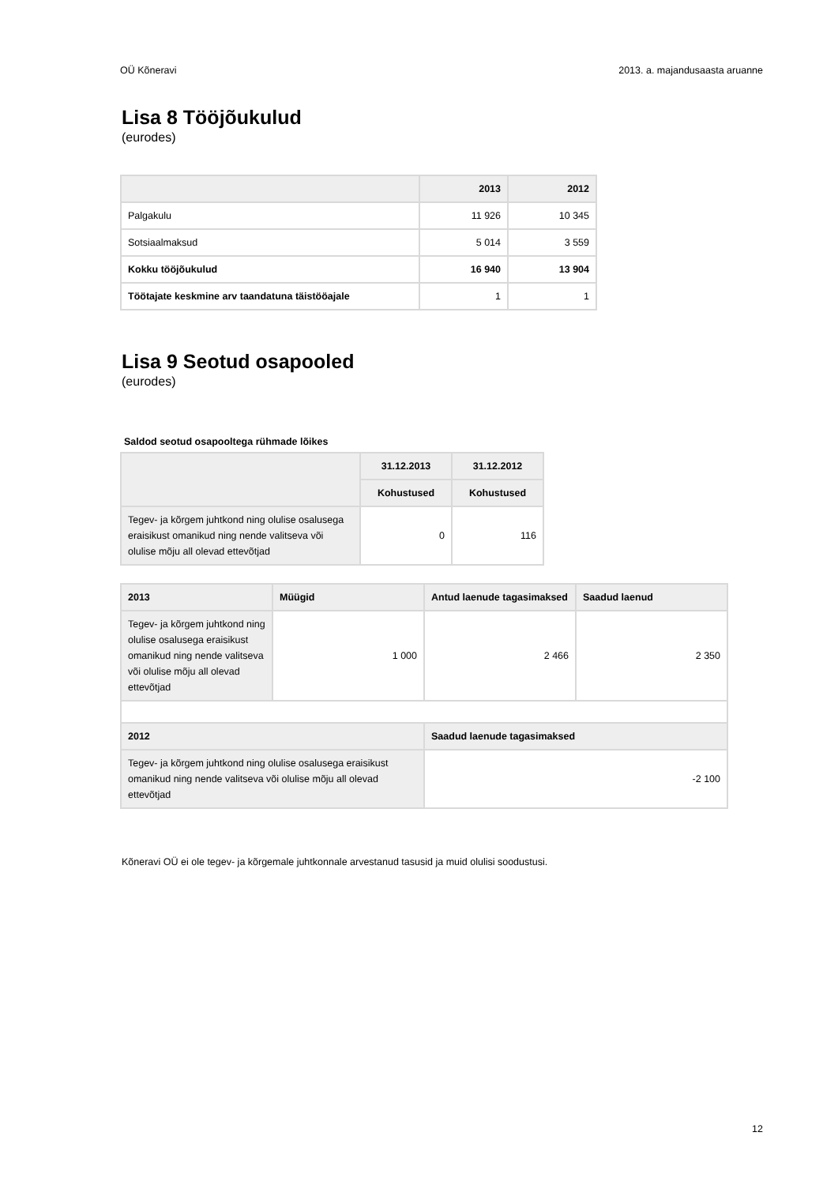OÜ Kõneravi 2013. a. majandusaasta aruanne
Lisa 8 Tööjõukulud
(eurodes)
| | 2013 | 2012 |
| --- | --- | --- |
| Palgakulu | 11 926 | 10 345 |
| Sotsiaalmaksud | 5 014 | 3 559 |
| Kokku tööjõukulud | 16 940 | 13 904 |
| Töötajate keskmine arv taandatuna täistööajale | 1 | 1 |
Lisa 9 Seotud osapooled
(eurodes)
Saldod seotud osapooltega rühmade lõikes
| | 31.12.2013 | 31.12.2012 |
| --- | --- | --- |
| | Kohustused | Kohustused |
| Tegev- ja kõrgem juhtkond ning olulise osalusega eraisikust omanikud ning nende valitseva või olulise mõju all olevad ettevõtjad | 0 | 116 |
| 2013 | Müügid | Antud laenude tagasimaksed | Saadud laenud |
| --- | --- | --- | --- |
| Tegev- ja kõrgem juhtkond ning olulise osalusega eraisikust omanikud ning nende valitseva või olulise mõju all olevad ettevõtjad | 1 000 | 2 466 | 2 350 |
| 2012 | | Saadud laenude tagasimaksed | |
| Tegev- ja kõrgem juhtkond ning olulise osalusega eraisikust omanikud ning nende valitseva või olulise mõju all olevad ettevõtjad | | -2 100 | |
Kõneravi OÜ ei ole tegev- ja kõrgemale juhtkonnale arvestanud tasusid ja muid olulisi soodustusi.
12